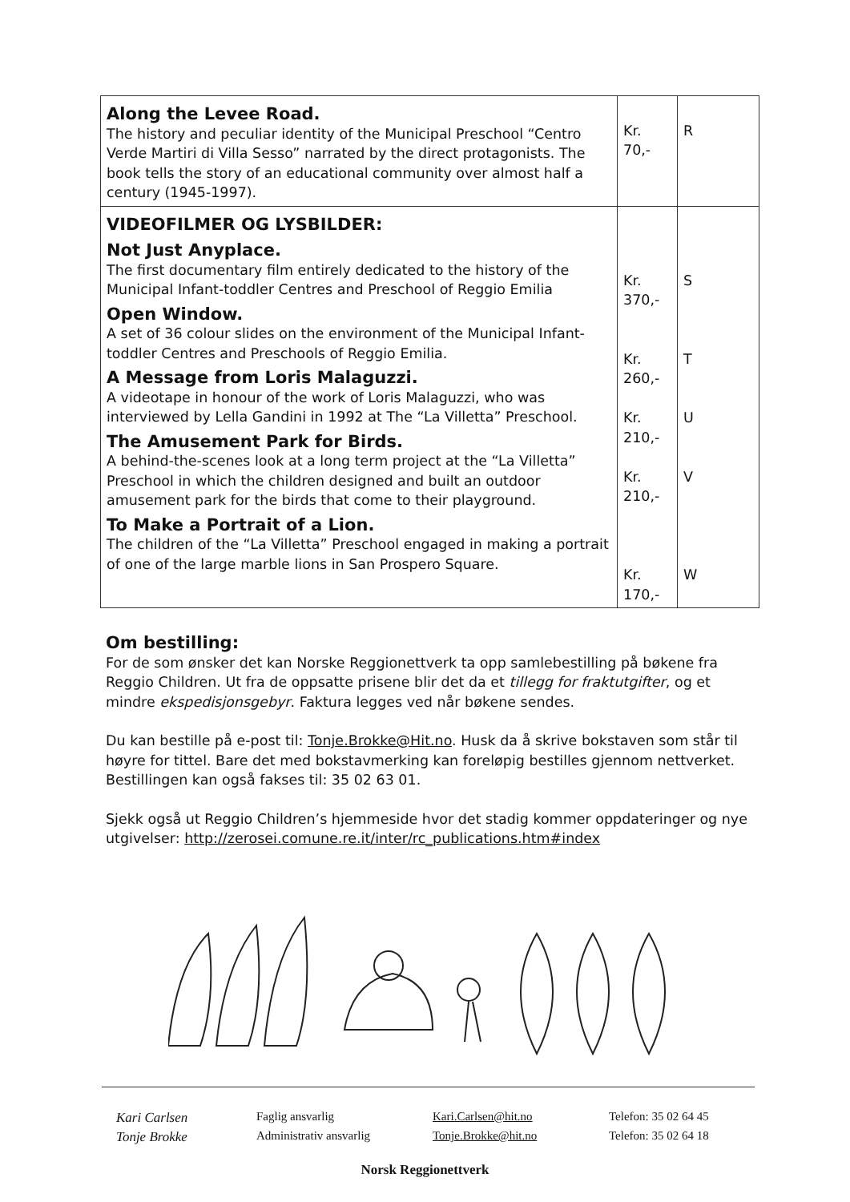| Along the Levee Road. The history and peculiar identity of the Municipal Preschool “Centro Verde Martiri di Villa Sesso” narrated by the direct protagonists. The book tells the story of an educational community over almost half a century (1945-1997). | Kr. 70,- | R |
| VIDEOFILMER OG LYSBILDER: Not Just Anyplace. The first documentary film entirely dedicated to the history of the Municipal Infant-toddler Centres and Preschool of Reggio Emilia Open Window. A set of 36 colour slides on the environment of the Municipal Infant-toddler Centres and Preschools of Reggio Emilia. A Message from Loris Malaguzzi. A videotape in honour of the work of Loris Malaguzzi, who was interviewed by Lella Gandini in 1992 at The “La Villetta” Preschool. The Amusement Park for Birds. A behind-the-scenes look at a long term project at the “La Villetta” Preschool in which the children designed and built an outdoor amusement park for the birds that come to their playground. To Make a Portrait of a Lion. The children of the “La Villetta” Preschool engaged in making a portrait of one of the large marble lions in San Prospero Square. | Kr. 370,- Kr. 260,- Kr. 210,- Kr. 210,- Kr. 170,- | S T U V W |
Om bestilling:
For de som ønsker det kan Norske Reggionettverk ta opp samlebestilling på bøkene fra Reggio Children. Ut fra de oppsatte prisene blir det da et tillegg for fraktutgifter, og et mindre ekspedisjonsgebyr. Faktura legges ved når bøkene sendes.
Du kan bestille på e-post til: Tonje.Brokke@Hit.no. Husk da å skrive bokstaven som står til høyre for tittel. Bare det med bokstavmerking kan foreløpig bestilles gjennom nettverket. Bestillingen kan også fakses til: 35 02 63 01.
Sjekk også ut Reggio Children’s hjemmeside hvor det stadig kommer oppdateringer og nye utgivelser: http://zerosei.comune.re.it/inter/rc_publications.htm#index
Kari Carlsen Faglig ansvarlig Kari.Carlsen@hit.no Telefon: 35 02 64 45 Tonje Brokke Administrativ ansvarlig Tonje.Brokke@hit.no Telefon: 35 02 64 18
Norsk Reggionettverk